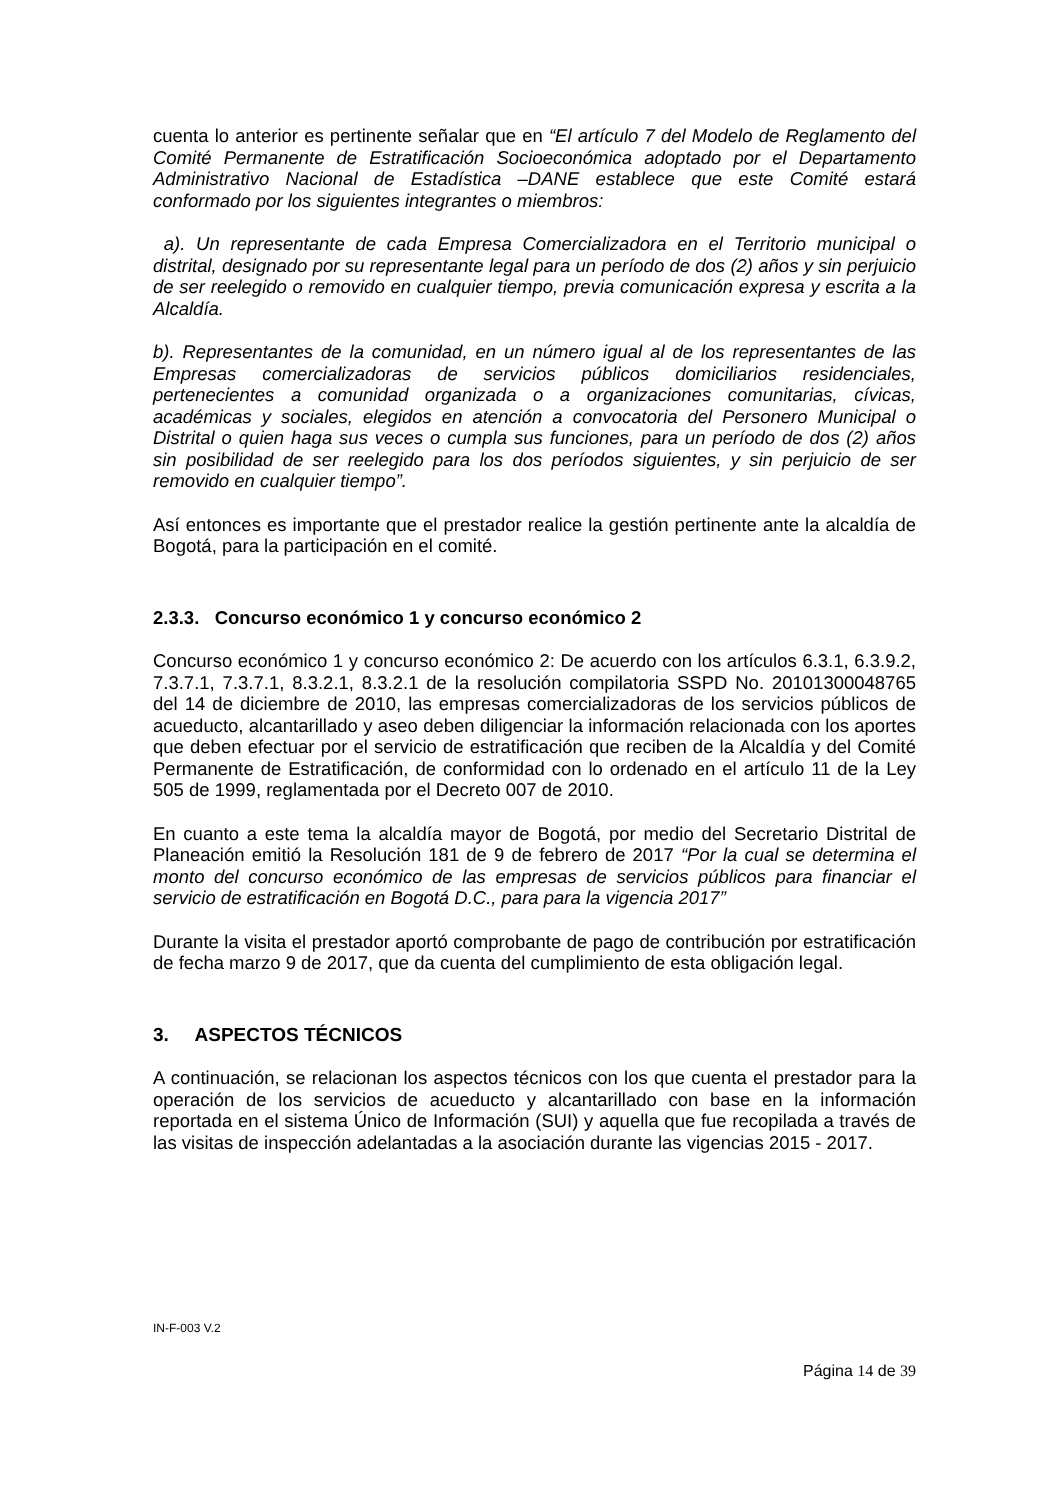cuenta lo anterior es pertinente señalar que en “El artículo 7 del Modelo de Reglamento del Comité Permanente de Estratificación Socioeconómica adoptado por el Departamento Administrativo Nacional de Estadística –DANE establece que este Comité estará conformado por los siguientes integrantes o miembros:
a). Un representante de cada Empresa Comercializadora en el Territorio municipal o distrital, designado por su representante legal para un período de dos (2) años y sin perjuicio de ser reelegido o removido en cualquier tiempo, previa comunicación expresa y escrita a la Alcaldía.
b). Representantes de la comunidad, en un número igual al de los representantes de las Empresas comercializadoras de servicios públicos domiciliarios residenciales, pertenecientes a comunidad organizada o a organizaciones comunitarias, cívicas, académicas y sociales, elegidos en atención a convocatoria del Personero Municipal o Distrital o quien haga sus veces o cumpla sus funciones, para un período de dos (2) años sin posibilidad de ser reelegido para los dos períodos siguientes, y sin perjuicio de ser removido en cualquier tiempo”.
Así entonces es importante que el prestador realice la gestión pertinente ante la alcaldía de Bogotá, para la participación en el comité.
2.3.3. Concurso económico 1 y concurso económico 2
Concurso económico 1 y concurso económico 2: De acuerdo con los artículos 6.3.1, 6.3.9.2, 7.3.7.1, 7.3.7.1, 8.3.2.1, 8.3.2.1 de la resolución compilatoria SSPD No. 20101300048765 del 14 de diciembre de 2010, las empresas comercializadoras de los servicios públicos de acueducto, alcantarillado y aseo deben diligenciar la información relacionada con los aportes que deben efectuar por el servicio de estratificación que reciben de la Alcaldía y del Comité Permanente de Estratificación, de conformidad con lo ordenado en el artículo 11 de la Ley 505 de 1999, reglamentada por el Decreto 007 de 2010.
En cuanto a este tema la alcaldía mayor de Bogotá, por medio del Secretario Distrital de Planeación emitió la Resolución 181 de 9 de febrero de 2017 “Por la cual se determina el monto del concurso económico de las empresas de servicios públicos para financiar el servicio de estratificación en Bogotá D.C., para para la vigencia 2017”
Durante la visita el prestador aportó comprobante de pago de contribución por estratificación de fecha marzo 9 de 2017, que da cuenta del cumplimiento de esta obligación legal.
3. ASPECTOS TÉCNICOS
A continuación, se relacionan los aspectos técnicos con los que cuenta el prestador para la operación de los servicios de acueducto y alcantarillado con base en la información reportada en el sistema Único de Información (SUI) y aquella que fue recopilada a través de las visitas de inspección adelantadas a la asociación durante las vigencias 2015 - 2017.
IN-F-003 V.2
Página 14 de 39